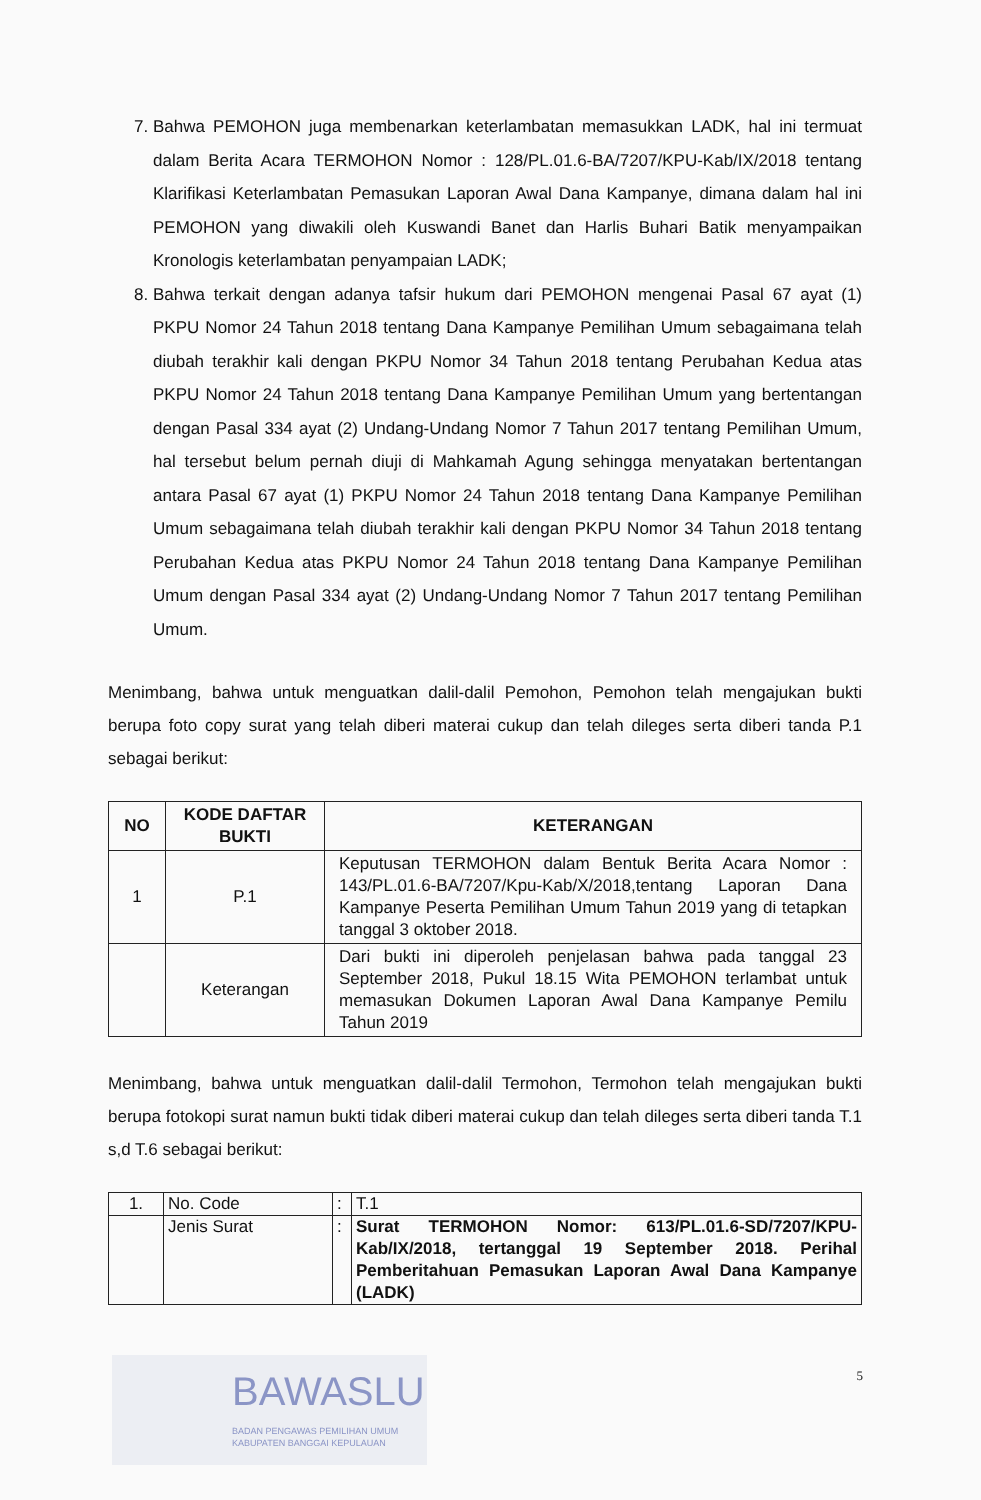7. Bahwa PEMOHON juga membenarkan keterlambatan memasukkan LADK, hal ini termuat dalam Berita Acara TERMOHON Nomor : 128/PL.01.6-BA/7207/KPU-Kab/IX/2018 tentang Klarifikasi Keterlambatan Pemasukan Laporan Awal Dana Kampanye, dimana dalam hal ini PEMOHON yang diwakili oleh Kuswandi Banet dan Harlis Buhari Batik menyampaikan Kronologis keterlambatan penyampaian LADK;
8. Bahwa terkait dengan adanya tafsir hukum dari PEMOHON mengenai Pasal 67 ayat (1) PKPU Nomor 24 Tahun 2018 tentang Dana Kampanye Pemilihan Umum sebagaimana telah diubah terakhir kali dengan PKPU Nomor 34 Tahun 2018 tentang Perubahan Kedua atas PKPU Nomor 24 Tahun 2018 tentang Dana Kampanye Pemilihan Umum yang bertentangan dengan Pasal 334 ayat (2) Undang-Undang Nomor 7 Tahun 2017 tentang Pemilihan Umum, hal tersebut belum pernah diuji di Mahkamah Agung sehingga menyatakan bertentangan antara Pasal 67 ayat (1) PKPU Nomor 24 Tahun 2018 tentang Dana Kampanye Pemilihan Umum sebagaimana telah diubah terakhir kali dengan PKPU Nomor 34 Tahun 2018 tentang Perubahan Kedua atas PKPU Nomor 24 Tahun 2018 tentang Dana Kampanye Pemilihan Umum dengan Pasal 334 ayat (2) Undang-Undang Nomor 7 Tahun 2017 tentang Pemilihan Umum.
Menimbang, bahwa untuk menguatkan dalil-dalil Pemohon, Pemohon telah mengajukan bukti berupa foto copy surat yang telah diberi materai cukup dan telah dileges serta diberi tanda P.1 sebagai berikut:
| NO | KODE DAFTAR BUKTI | KETERANGAN |
| --- | --- | --- |
| 1 | P.1 | Keputusan TERMOHON dalam Bentuk Berita Acara Nomor : 143/PL.01.6-BA/7207/Kpu-Kab/X/2018,tentang Laporan Dana Kampanye Peserta Pemilihan Umum Tahun 2019 yang di tetapkan tanggal 3 oktober 2018. |
| | Keterangan | Dari bukti ini diperoleh penjelasan bahwa pada tanggal 23 September 2018, Pukul 18.15 Wita PEMOHON terlambat untuk memasukan Dokumen Laporan Awal Dana Kampanye Pemilu Tahun 2019 |
Menimbang, bahwa untuk menguatkan dalil-dalil Termohon, Termohon telah mengajukan bukti berupa fotokopi surat namun bukti tidak diberi materai cukup dan telah dileges serta diberi tanda T.1 s,d T.6 sebagai berikut:
| 1. | No. Code | : | T.1 |
| | Jenis Surat | : | Surat TERMOHON Nomor: 613/PL.01.6-SD/7207/KPU-Kab/IX/2018, tertanggal 19 September 2018. Perihal Pemberitahuan Pemasukan Laporan Awal Dana Kampanye (LADK) |
5
BAWASLU
BADAN PENGAWAS PEMILIHAN UMUM
KABUPATEN BANGGAI KEPULAUAN